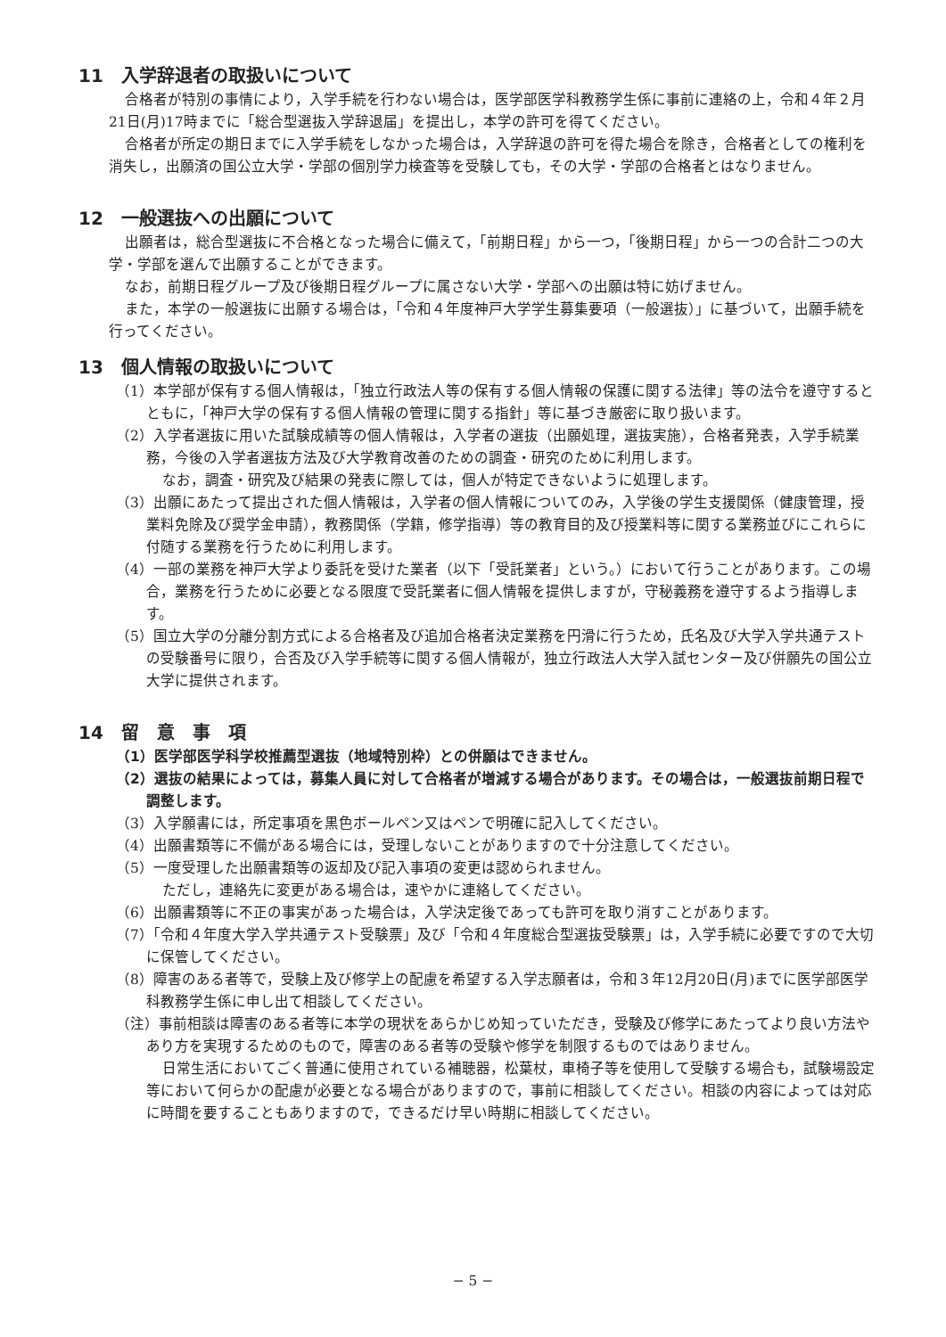11　入学辞退者の取扱いについて
合格者が特別の事情により，入学手続を行わない場合は，医学部医学科教務学生係に事前に連絡の上，令和４年２月21日(月)17時までに「総合型選抜入学辞退届」を提出し，本学の許可を得てください。
合格者が所定の期日までに入学手続をしなかった場合は，入学辞退の許可を得た場合を除き，合格者としての権利を消失し，出願済の国公立大学・学部の個別学力検査等を受験しても，その大学・学部の合格者とはなりません。
12　一般選抜への出願について
出願者は，総合型選抜に不合格となった場合に備えて，「前期日程」から一つ，「後期日程」から一つの合計二つの大学・学部を選んで出願することができます。
なお，前期日程グループ及び後期日程グループに属さない大学・学部への出願は特に妨げません。
また，本学の一般選抜に出願する場合は，「令和４年度神戸大学学生募集要項（一般選抜）」に基づいて，出願手続を行ってください。
13　個人情報の取扱いについて
（1）本学部が保有する個人情報は，「独立行政法人等の保有する個人情報の保護に関する法律」等の法令を遵守するとともに，「神戸大学の保有する個人情報の管理に関する指針」等に基づき厳密に取り扱います。
（2）入学者選抜に用いた試験成績等の個人情報は，入学者の選抜（出願処理，選抜実施），合格者発表，入学手続業務，今後の入学者選抜方法及び大学教育改善のための調査・研究のために利用します。
なお，調査・研究及び結果の発表に際しては，個人が特定できないように処理します。
（3）出願にあたって提出された個人情報は，入学者の個人情報についてのみ，入学後の学生支援関係（健康管理，授業料免除及び奨学金申請），教務関係（学籍，修学指導）等の教育目的及び授業料等に関する業務並びにこれらに付随する業務を行うために利用します。
（4）一部の業務を神戸大学より委託を受けた業者（以下「受託業者」という。）において行うことがあります。この場合，業務を行うために必要となる限度で受託業者に個人情報を提供しますが，守秘義務を遵守するよう指導します。
（5）国立大学の分離分割方式による合格者及び追加合格者決定業務を円滑に行うため，氏名及び大学入学共通テストの受験番号に限り，合否及び入学手続等に関する個人情報が，独立行政法人大学入試センター及び併願先の国公立大学に提供されます。
14　留　意　事　項
（1）医学部医学科学校推薦型選抜（地域特別枠）との併願はできません。
（2）選抜の結果によっては，募集人員に対して合格者が増減する場合があります。その場合は，一般選抜前期日程で調整します。
（3）入学願書には，所定事項を黒色ボールペン又はペンで明確に記入してください。
（4）出願書類等に不備がある場合には，受理しないことがありますので十分注意してください。
（5）一度受理した出願書類等の返却及び記入事項の変更は認められません。
ただし，連絡先に変更がある場合は，速やかに連絡してください。
（6）出願書類等に不正の事実があった場合は，入学決定後であっても許可を取り消すことがあります。
（7）「令和４年度大学入学共通テスト受験票」及び「令和４年度総合型選抜受験票」は，入学手続に必要ですので大切に保管してください。
（8）障害のある者等で，受験上及び修学上の配慮を希望する入学志願者は，令和３年12月20日(月)までに医学部医学科教務学生係に申し出て相談してください。
（注）事前相談は障害のある者等に本学の現状をあらかじめ知っていただき，受験及び修学にあたってより良い方法やあり方を実現するためのもので，障害のある者等の受験や修学を制限するものではありません。
日常生活においてごく普通に使用されている補聴器，松葉杖，車椅子等を使用して受験する場合も，試験場設定等において何らかの配慮が必要となる場合がありますので，事前に相談してください。相談の内容によっては対応に時間を要することもありますので，できるだけ早い時期に相談してください。
− 5 −